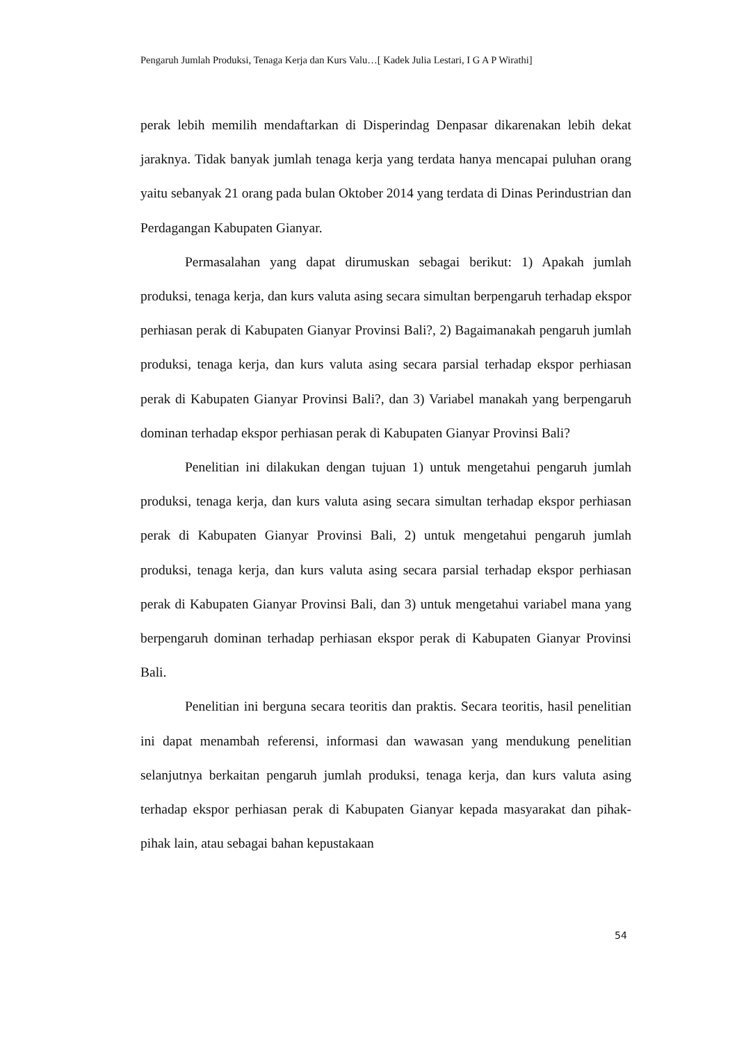Pengaruh Jumlah Produksi, Tenaga Kerja dan Kurs Valu…[ Kadek Julia Lestari, I G A P Wirathi]
perak lebih memilih mendaftarkan di Disperindag Denpasar dikarenakan lebih dekat jaraknya. Tidak banyak jumlah tenaga kerja yang terdata hanya mencapai puluhan orang yaitu sebanyak 21 orang pada bulan Oktober 2014 yang terdata di Dinas Perindustrian dan Perdagangan Kabupaten Gianyar.
Permasalahan yang dapat dirumuskan sebagai berikut: 1) Apakah jumlah produksi, tenaga kerja, dan kurs valuta asing secara simultan berpengaruh terhadap ekspor perhiasan perak di Kabupaten Gianyar Provinsi Bali?, 2) Bagaimanakah pengaruh jumlah produksi, tenaga kerja, dan kurs valuta asing secara parsial terhadap ekspor perhiasan perak di Kabupaten Gianyar Provinsi Bali?, dan 3) Variabel manakah yang berpengaruh dominan terhadap ekspor perhiasan perak di Kabupaten Gianyar Provinsi Bali?
Penelitian ini dilakukan dengan tujuan 1) untuk mengetahui pengaruh jumlah produksi, tenaga kerja, dan kurs valuta asing secara simultan terhadap ekspor perhiasan perak di Kabupaten Gianyar Provinsi Bali, 2) untuk mengetahui pengaruh jumlah produksi, tenaga kerja, dan kurs valuta asing secara parsial terhadap ekspor perhiasan perak di Kabupaten Gianyar Provinsi Bali, dan 3) untuk mengetahui variabel mana yang berpengaruh dominan terhadap perhiasan ekspor perak di Kabupaten Gianyar Provinsi Bali.
Penelitian ini berguna secara teoritis dan praktis. Secara teoritis, hasil penelitian ini dapat menambah referensi, informasi dan wawasan yang mendukung penelitian selanjutnya berkaitan pengaruh jumlah produksi, tenaga kerja, dan kurs valuta asing terhadap ekspor perhiasan perak di Kabupaten Gianyar kepada masyarakat dan pihak-pihak lain, atau sebagai bahan kepustakaan
54